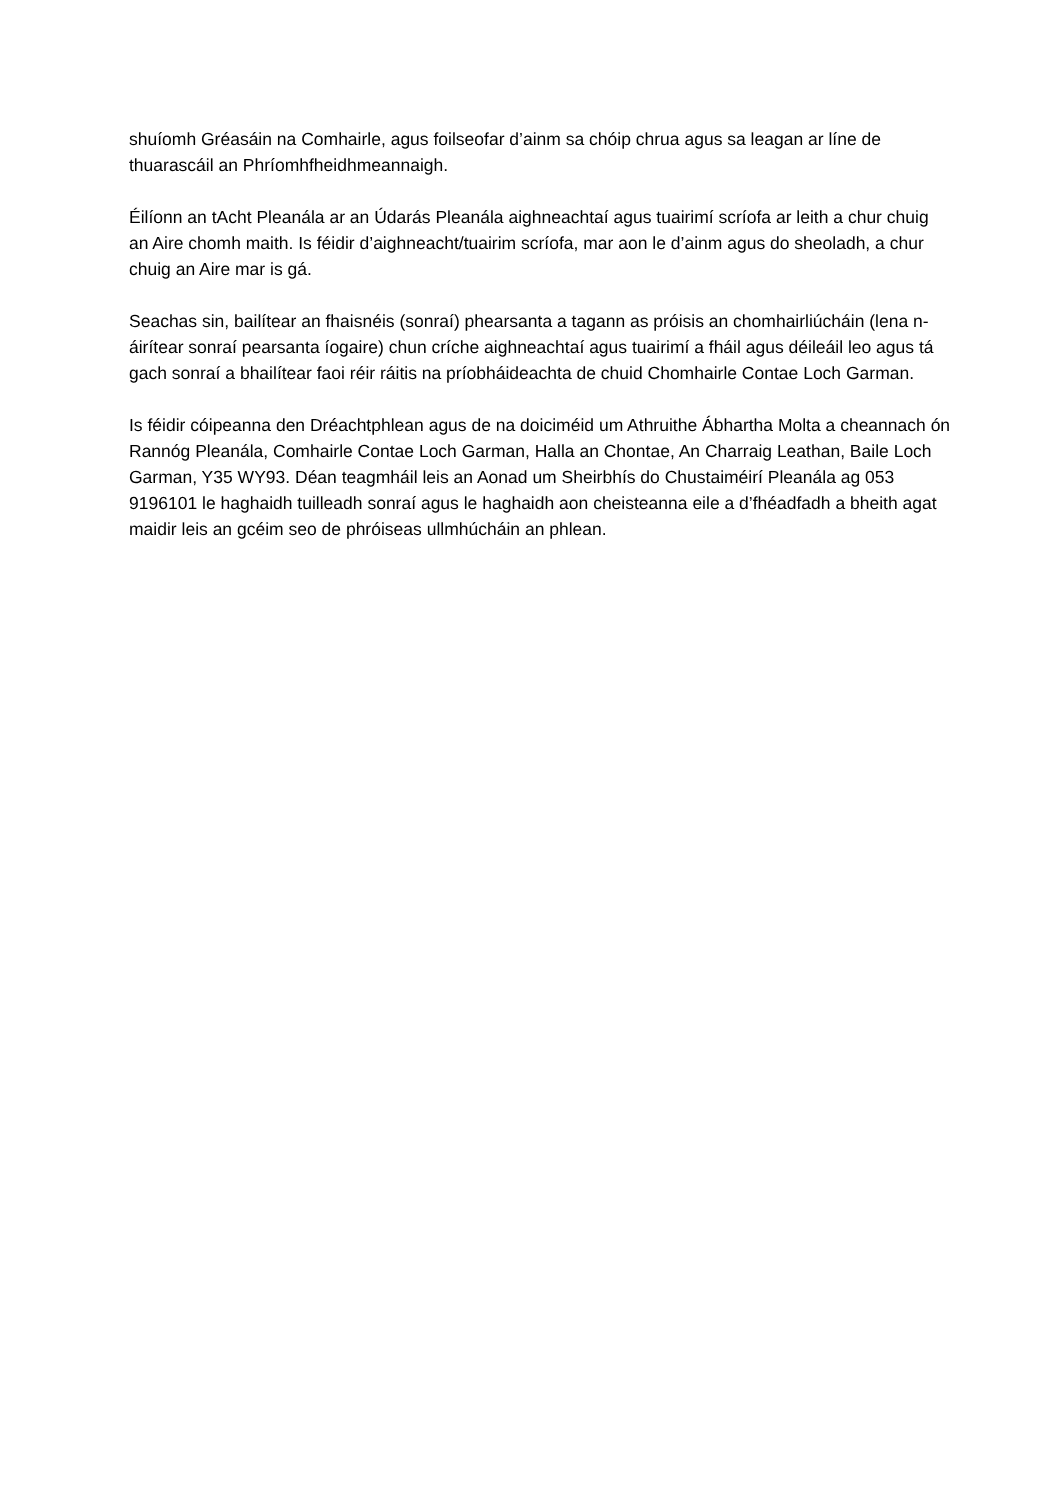shuíomh Gréasáin na Comhairle, agus foilseofar d’ainm sa chóip chrua agus sa leagan ar líne de thuarascáil an Phríomhfheidhmeannaigh.
Éilíonn an tAcht Pleanála ar an Údarás Pleanála aighneachtaí agus tuairimí scríofa ar leith a chur chuig an Aire chomh maith. Is féidir d’aighneacht/tuairim scríofa, mar aon le d’ainm agus do sheoladh, a chur chuig an Aire mar is gá.
Seachas sin, bailítear an fhaisnéis (sonraí) phearsanta a tagann as próisis an chomhairliúcháin (lena n-áirítear sonraí pearsanta íogaire) chun críche aighneachtaí agus tuairimí a fháil agus déileáil leo agus tá gach sonraí a bhailítear faoi réir ráitis na príobháideachta de chuid Chomhairle Contae Loch Garman.
Is féidir cóipeanna den Dréachtphlean agus de na doiciméid um Athruithe Ábhartha Molta a cheannach ón Rannóg Pleanála, Comhairle Contae Loch Garman, Halla an Chontae, An Charraig Leathan, Baile Loch Garman, Y35 WY93. Déan teagmháil leis an Aonad um Sheirbhís do Chustaiméirí Pleanála ag 053 9196101 le haghaidh tuilleadh sonraí agus le haghaidh aon cheisteanna eile a d’fhéadfadh a bheith agat maidir leis an gcéim seo de phróiseas ullmhúcháin an phlean.